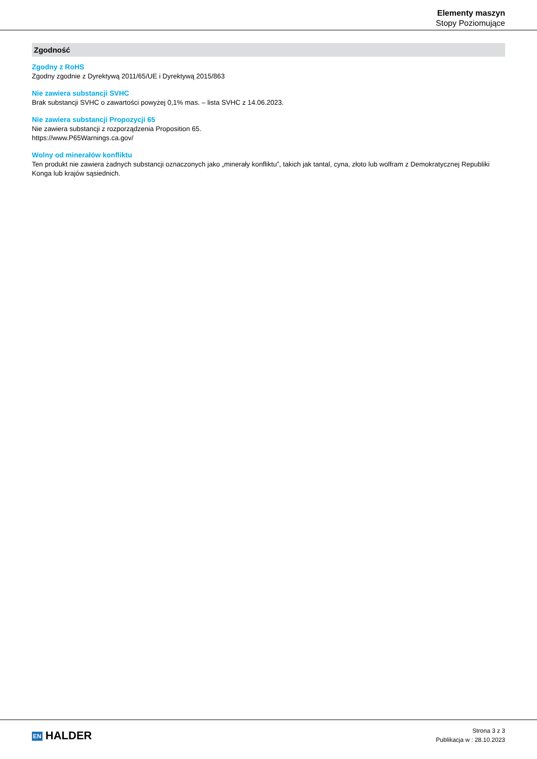Elementy maszyn
Stopy Poziomujące
Zgodność
Zgodny z RoHS
Zgodny zgodnie z Dyrektywą 2011/65/UE i Dyrektywą 2015/863
Nie zawiera substancji SVHC
Brak substancji SVHC o zawartości powyżej 0,1% mas. – lista SVHC z 14.06.2023.
Nie zawiera substancji Propozycji 65
Nie zawiera substancji z rozporządzenia Proposition 65.
https://www.P65Warnings.ca.gov/
Wolny od minerałów konfliktu
Ten produkt nie zawiera żadnych substancji oznaczonych jako „minerały konfliktu”, takich jak tantal, cyna, złoto lub wolfram z Demokratycznej Republiki Konga lub krajów sąsiednich.
EN HALDER
Strona 3 z 3
Publikacja w : 28.10.2023